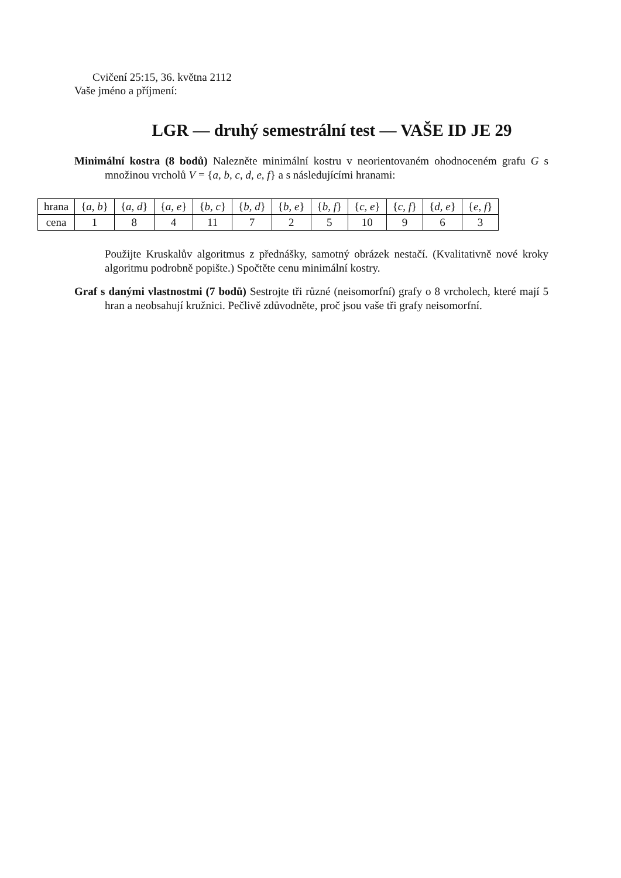Cvičení 25:15, 36. května 2112
Vaše jméno a příjmení:
LGR — druhý semestrální test — VAŠE ID JE 29
Minimální kostra (8 bodů) Nalezněte minimální kostru v neorientovaném ohodnoceném grafu G s množinou vrcholů V = {a, b, c, d, e, f} a s následujícími hranami:
| hrana | { a, b } | { a, d } | { a, e } | { b, c } | { b, d } | { b, e } | { b, f } | { c, e } | { c, f } | { d, e } | { e, f } |
| cena | 1 | 8 | 4 | 11 | 7 | 2 | 5 | 10 | 9 | 6 | 3 |
Použijte Kruskalův algoritmus z přednášky, samotný obrázek nestačí. (Kvalitativně nové kroky algoritmu podrobně popište.) Spočtěte cenu minimální kostry.
Graf s danými vlastnostmi (7 bodů) Sestrojte tři různé (neisomorfní) grafy o 8 vrcholech, které mají 5 hran a neobsahují kružnici. Pečlivě zdůvodněte, proč jsou vaše tři grafy neisomorfní.